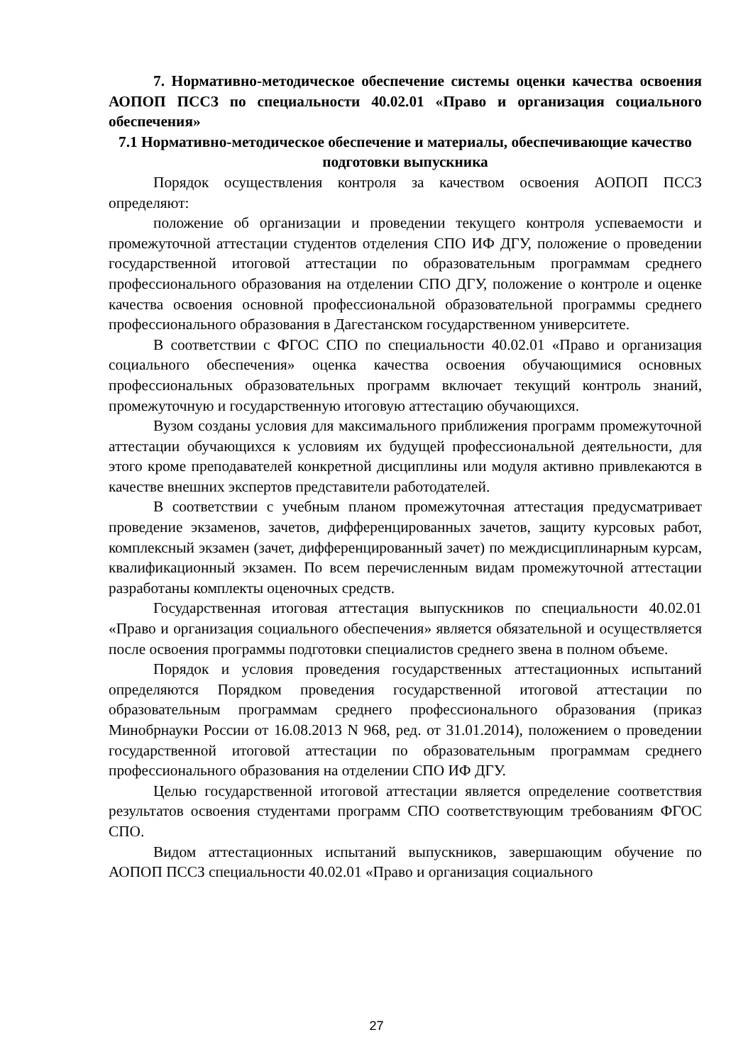7. Нормативно-методическое обеспечение системы оценки качества освоения АОПОП ПССЗ по специальности 40.02.01 «Право и организация социального обеспечения»
7.1 Нормативно-методическое обеспечение и материалы, обеспечивающие качество подготовки выпускника
Порядок осуществления контроля за качеством освоения АОПОП ПССЗ определяют:
положение об организации и проведении текущего контроля успеваемости и промежуточной аттестации студентов отделения СПО ИФ ДГУ, положение о проведении государственной итоговой аттестации по образовательным программам среднего профессионального образования на отделении СПО ДГУ, положение о контроле и оценке качества освоения основной профессиональной образовательной программы среднего профессионального образования в Дагестанском государственном университете.
В соответствии с ФГОС СПО по специальности 40.02.01 «Право и организация социального обеспечения» оценка качества освоения обучающимися основных профессиональных образовательных программ включает текущий контроль знаний, промежуточную и государственную итоговую аттестацию обучающихся.
Вузом созданы условия для максимального приближения программ промежуточной аттестации обучающихся к условиям их будущей профессиональной деятельности, для этого кроме преподавателей конкретной дисциплины или модуля активно привлекаются в качестве внешних экспертов представители работодателей.
В соответствии с учебным планом промежуточная аттестация предусматривает проведение экзаменов, зачетов, дифференцированных зачетов, защиту курсовых работ, комплексный экзамен (зачет, дифференцированный зачет) по междисциплинарным курсам, квалификационный экзамен. По всем перечисленным видам промежуточной аттестации разработаны комплекты оценочных средств.
Государственная итоговая аттестация выпускников по специальности 40.02.01 «Право и организация социального обеспечения» является обязательной и осуществляется после освоения программы подготовки специалистов среднего звена в полном объеме.
Порядок и условия проведения государственных аттестационных испытаний определяются Порядком проведения государственной итоговой аттестации по образовательным программам среднего профессионального образования (приказ Минобрнауки России от 16.08.2013 N 968, ред. от 31.01.2014), положением о проведении государственной итоговой аттестации по образовательным программам среднего профессионального образования на отделении СПО ИФ ДГУ.
Целью государственной итоговой аттестации является определение соответствия результатов освоения студентами программ СПО соответствующим требованиям ФГОС СПО.
Видом аттестационных испытаний выпускников, завершающим обучение по АОПОП ПССЗ специальности 40.02.01 «Право и организация социального
27